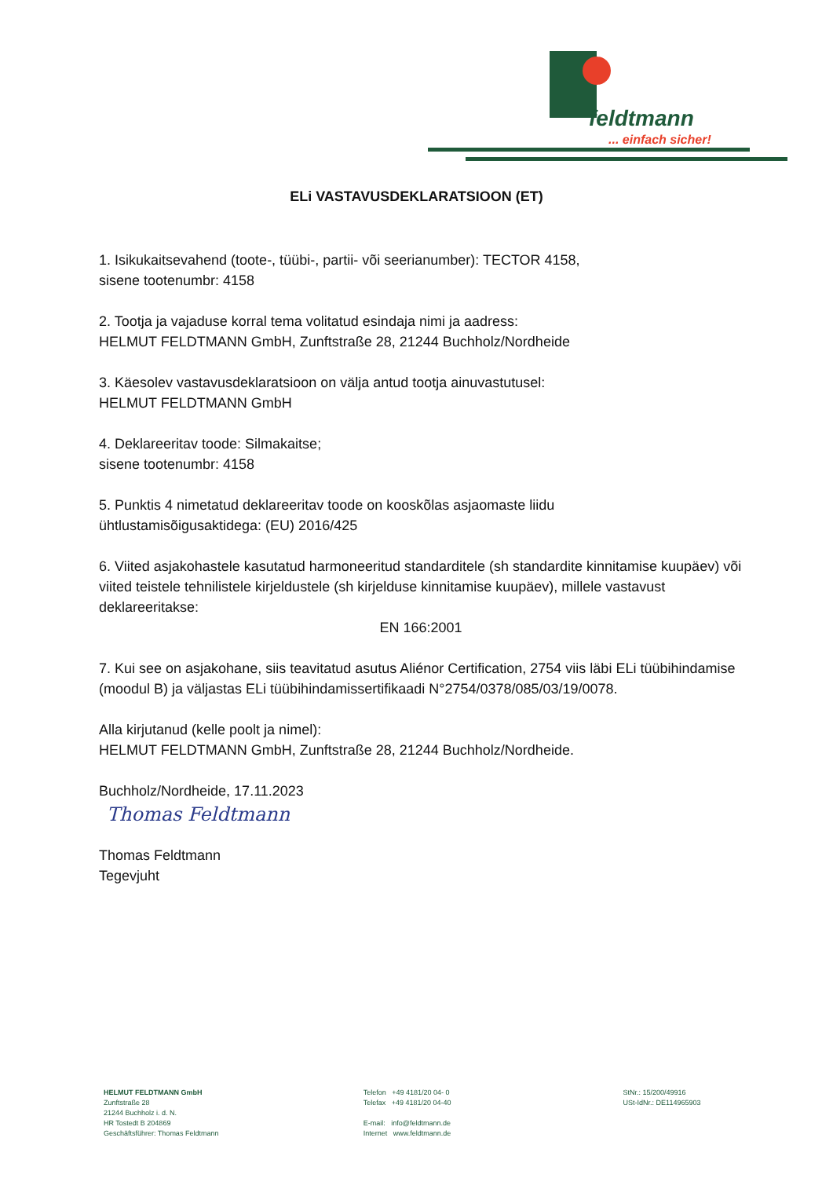feldtmann
... einfach sicher!
ELi VASTAVUSDEKLARATSIOON (ET)
1. Isikukaitsevahend (toote-, tüübi-, partii- või seerianumber): TECTOR 4158,
sisene tootenumbr: 4158
2. Tootja ja vajaduse korral tema volitatud esindaja nimi ja aadress:
HELMUT FELDTMANN GmbH, Zunftstraße 28, 21244 Buchholz/Nordheide
3. Käesolev vastavusdeklaratsioon on välja antud tootja ainuvastutusel:
HELMUT FELDTMANN GmbH
4. Deklareeritav toode: Silmakaitse;
sisene tootenumbr: 4158
5. Punktis 4 nimetatud deklareeritav toode on kooskõlas asjaomaste liidu
ühtlustamisõigusaktidega: (EU) 2016/425
6. Viited asjakohastele kasutatud harmoneeritud standarditele (sh standardite kinnitamise kuupäev) või viited teistele tehnilistele kirjeldustele (sh kirjelduse kinnitamise kuupäev), millele vastavust deklareeritakse:
EN 166:2001
7. Kui see on asjakohane, siis teavitatud asutus Aliénor Certification, 2754 viis läbi ELi tüübihindamise (moodul B) ja väljastas ELi tüübihindamissertifikaadi N°2754/0378/085/03/19/0078.
Alla kirjutanud (kelle poolt ja nimel):
HELMUT FELDTMANN GmbH, Zunftstraße 28, 21244 Buchholz/Nordheide.
Buchholz/Nordheide, 17.11.2023
Thomas Feldtmann
Thomas Feldtmann
Tegevjuht
HELMUT FELDTMANN GmbH
Zunftstraße 28
21244 Buchholz i. d. N.
HR Tostedt B 204869
Geschäftsführer: Thomas Feldtmann
Telefon +49 4181/20 04- 0
Telefax +49 4181/20 04-40
E-mail: info@feldtmann.de
Internet www.feldtmann.de
StNr.: 15/200/49916
USt-IdNr.: DE114965903